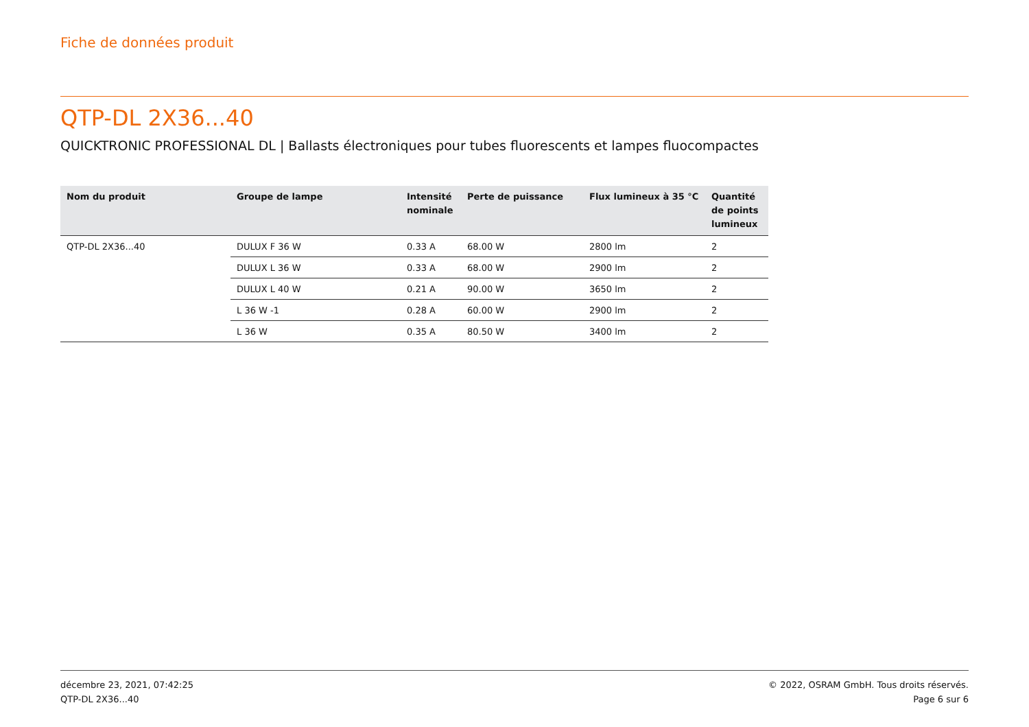Fiche de données produit
QTP-DL 2X36...40
QUICKTRONIC PROFESSIONAL DL | Ballasts électroniques pour tubes fluorescents et lampes fluocompactes
| Nom du produit | Groupe de lampe | Intensité nominale | Perte de puissance | Flux lumineux à 35 °C | Quantité de points lumineux |
| --- | --- | --- | --- | --- | --- |
| QTP-DL 2X36...40 | DULUX F 36 W | 0.33 A | 68.00 W | 2800 lm | 2 |
| | DULUX L 36 W | 0.33 A | 68.00 W | 2900 lm | 2 |
| | DULUX L 40 W | 0.21 A | 90.00 W | 3650 lm | 2 |
| | L 36 W -1 | 0.28 A | 60.00 W | 2900 lm | 2 |
| | L 36 W | 0.35 A | 80.50 W | 3400 lm | 2 |
décembre 23, 2021, 07:42:25
QTP-DL 2X36...40
© 2022, OSRAM GmbH. Tous droits réservés.
Page 6 sur 6